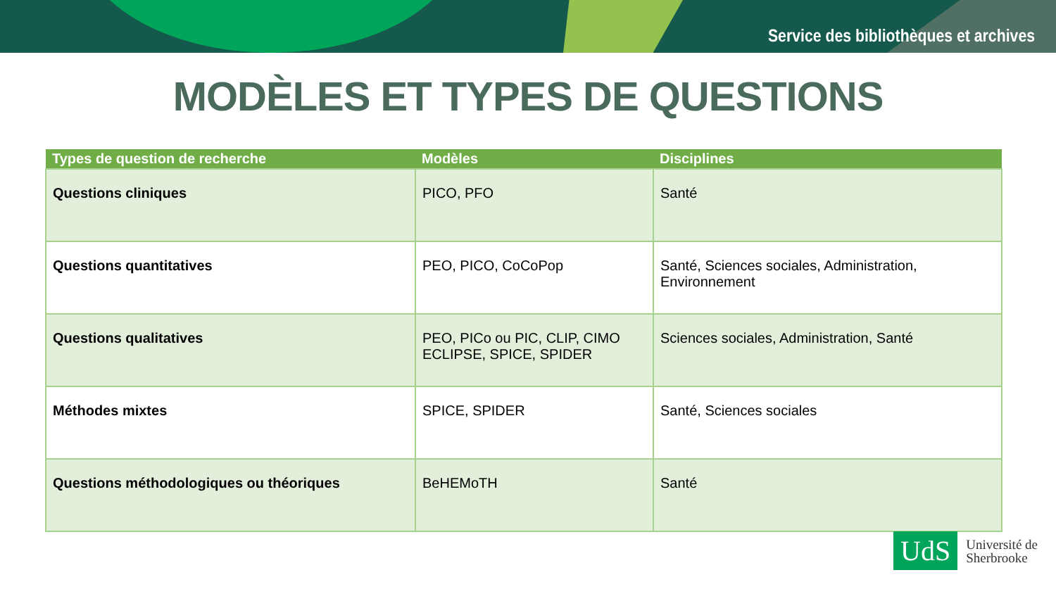Service des bibliothèques et archives
MODÈLES ET TYPES DE QUESTIONS
| Types de question de recherche | Modèles | Disciplines |
| --- | --- | --- |
| Questions cliniques | PICO, PFO | Santé |
| Questions quantitatives | PEO, PICO, CoCoPop | Santé, Sciences sociales, Administration, Environnement |
| Questions qualitatives | PEO, PICo ou PIC, CLIP, CIMO ECLIPSE, SPICE, SPIDER | Sciences sociales, Administration, Santé |
| Méthodes mixtes | SPICE, SPIDER | Santé, Sciences sociales |
| Questions méthodologiques ou théoriques | BeHEMoTH | Santé |
UdS
Université de
Sherbrooke